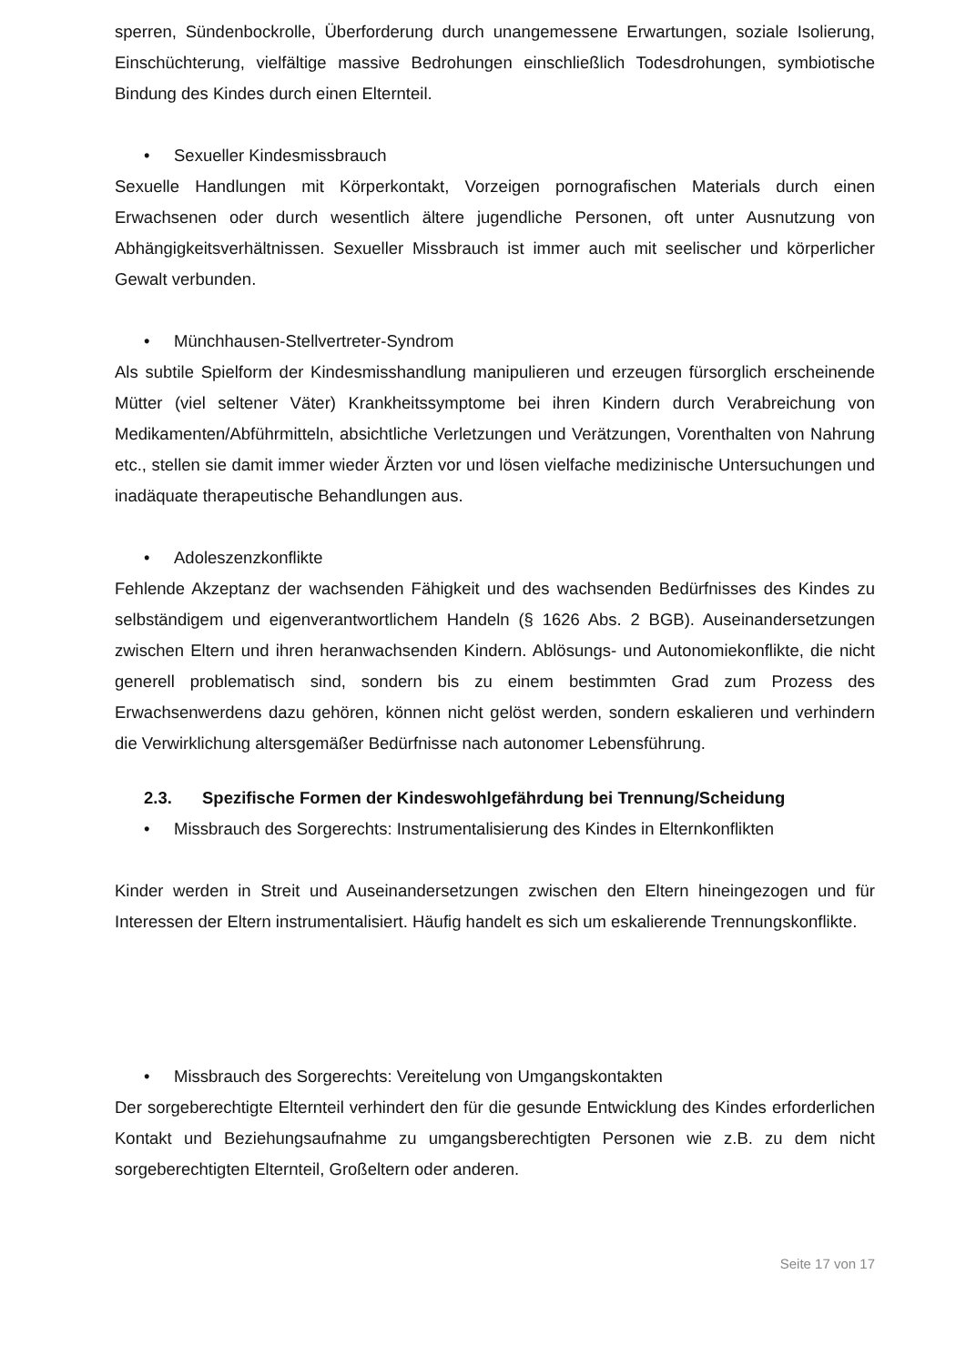sperren, Sündenbockrolle, Überforderung durch unangemessene Erwartungen, soziale Isolierung, Einschüchterung, vielfältige massive Bedrohungen einschließlich Todesdrohungen, symbiotische Bindung des Kindes durch einen Elternteil.
• Sexueller Kindesmissbrauch
Sexuelle Handlungen mit Körperkontakt, Vorzeigen pornografischen Materials durch einen Erwachsenen oder durch wesentlich ältere jugendliche Personen, oft unter Ausnutzung von Abhängigkeitsverhältnissen. Sexueller Missbrauch ist immer auch mit seelischer und körperlicher Gewalt verbunden.
• Münchhausen-Stellvertreter-Syndrom
Als subtile Spielform der Kindesmisshandlung manipulieren und erzeugen fürsorglich erscheinende Mütter (viel seltener Väter) Krankheitssymptome bei ihren Kindern durch Verabreichung von Medikamenten/Abführmitteln, absichtliche Verletzungen und Verätzungen, Vorenthalten von Nahrung etc., stellen sie damit immer wieder Ärzten vor und lösen vielfache medizinische Untersuchungen und inadäquate therapeutische Behandlungen aus.
• Adoleszenzkonflikte
Fehlende Akzeptanz der wachsenden Fähigkeit und des wachsenden Bedürfnisses des Kindes zu selbständigem und eigenverantwortlichem Handeln (§ 1626 Abs. 2 BGB). Auseinandersetzungen zwischen Eltern und ihren heranwachsenden Kindern. Ablösungs- und Autonomiekonflikte, die nicht generell problematisch sind, sondern bis zu einem bestimmten Grad zum Prozess des Erwachsenwerdens dazu gehören, können nicht gelöst werden, sondern eskalieren und verhindern die Verwirklichung altersgemäßer Bedürfnisse nach autonomer Lebensführung.
2.3. Spezifische Formen der Kindeswohlgefährdung bei Trennung/Scheidung
• Missbrauch des Sorgerechts: Instrumentalisierung des Kindes in Elternkonflikten
Kinder werden in Streit und Auseinandersetzungen zwischen den Eltern hineingezogen und für Interessen der Eltern instrumentalisiert. Häufig handelt es sich um eskalierende Trennungskonflikte.
• Missbrauch des Sorgerechts: Vereitelung von Umgangskontakten
Der sorgeberechtigte Elternteil verhindert den für die gesunde Entwicklung des Kindes erforderlichen Kontakt und Beziehungsaufnahme zu umgangsberechtigten Personen wie z.B. zu dem nicht sorgeberechtigten Elternteil, Großeltern oder anderen.
Seite 17 von 17